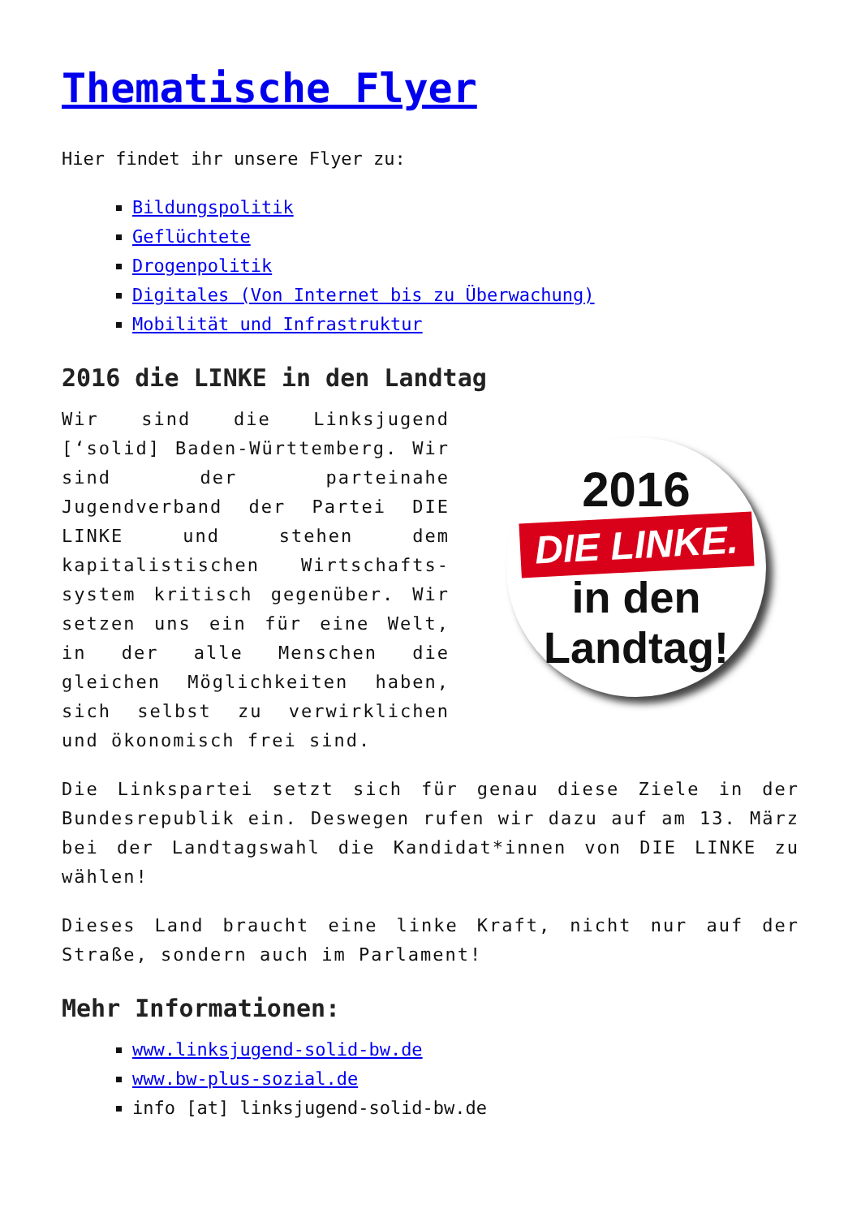Thematische Flyer
Hier findet ihr unsere Flyer zu:
Bildungspolitik
Geflüchtete
Drogenpolitik
Digitales (Von Internet bis zu Überwachung)
Mobilität und Infrastruktur
2016 die LINKE in den Landtag
Wir sind die Linksjugend [‘solid] Baden-Württemberg. Wir sind der parteinahe Jugendverband der Partei DIE LINKE und stehen dem kapitalistischen Wirtschafts-system kritisch gegenüber. Wir setzen uns ein für eine Welt, in der alle Menschen die gleichen Möglichkeiten haben, sich selbst zu verwirklichen und ökonomisch frei sind.
2016
DIE LINKE.
in den
Landtag!
Die Linkspartei setzt sich für genau diese Ziele in der Bundesrepublik ein. Deswegen rufen wir dazu auf am 13. März bei der Landtagswahl die Kandidat*innen von DIE LINKE zu wählen!
Dieses Land braucht eine linke Kraft, nicht nur auf der Straße, sondern auch im Parlament!
Mehr Informationen:
www.linksjugend-solid-bw.de
www.bw-plus-sozial.de
info [at] linksjugend-solid-bw.de